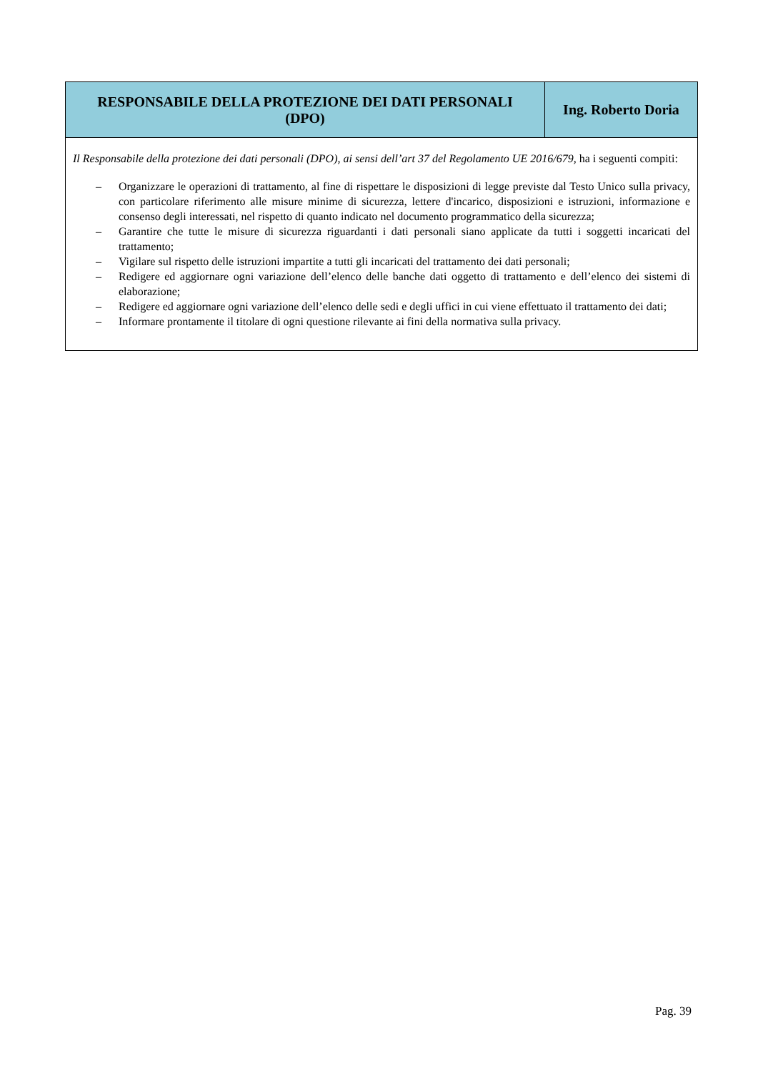| RESPONSABILE DELLA PROTEZIONE DEI DATI PERSONALI (DPO) | Ing. Roberto Doria |
| --- | --- |
| Il Responsabile della protezione dei dati personali (DPO), ai sensi dell’art 37 del Regolamento UE 2016/679, ha i seguenti compiti: – Organizzare le operazioni di trattamento, al fine di rispettare le disposizioni di legge previste dal Testo Unico sulla privacy, con particolare riferimento alle misure minime di sicurezza, lettere d'incarico, disposizioni e istruzioni, informazione e consenso degli interessati, nel rispetto di quanto indicato nel documento programmatico della sicurezza; – Garantire che tutte le misure di sicurezza riguardanti i dati personali siano applicate da tutti i soggetti incaricati del trattamento; – Vigilare sul rispetto delle istruzioni impartite a tutti gli incaricati del trattamento dei dati personali; – Redigere ed aggiornare ogni variazione dell’elenco delle banche dati oggetto di trattamento e dell’elenco dei sistemi di elaborazione; – Redigere ed aggiornare ogni variazione dell’elenco delle sedi e degli uffici in cui viene effettuato il trattamento dei dati; – Informare prontamente il titolare di ogni questione rilevante ai fini della normativa sulla privacy. | |
Pag. 39